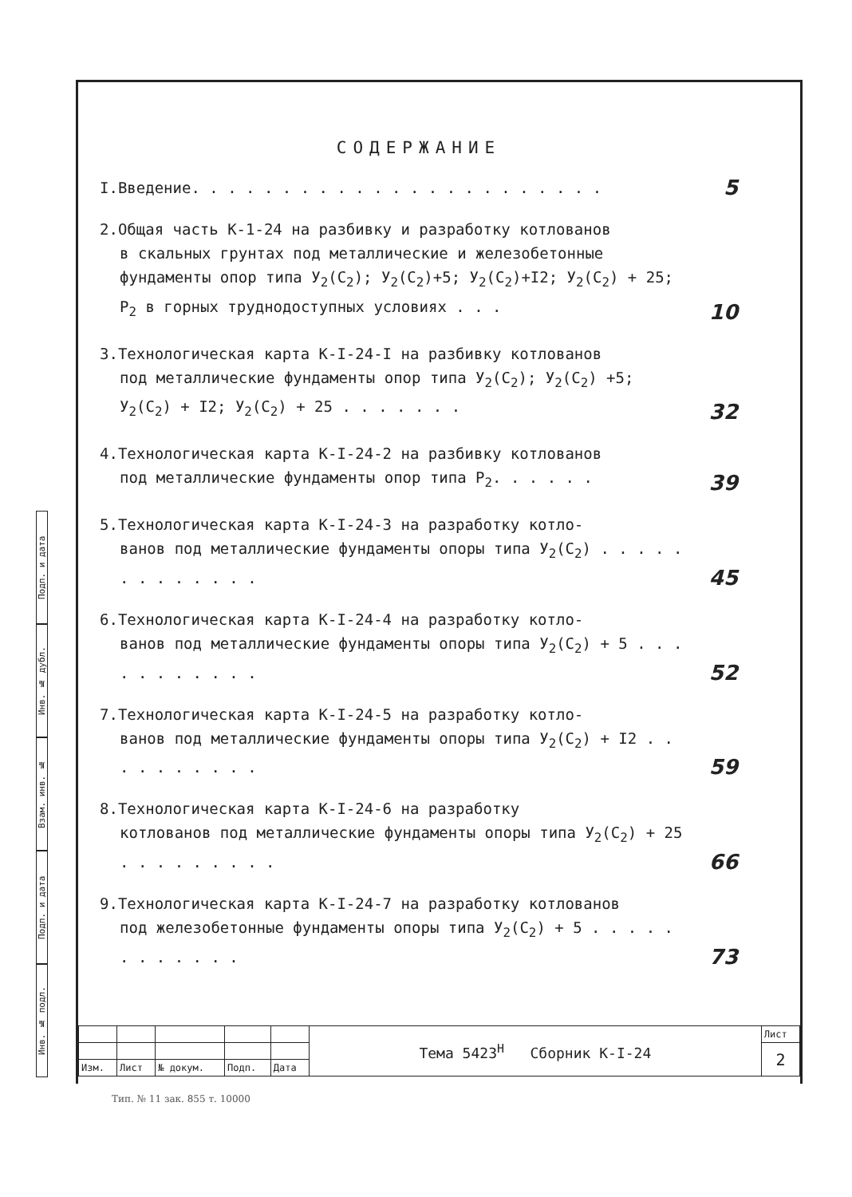Подп. и дата
Инв. № дубл.
Взам. инв. №
Подп. и дата
Инв. № подл.
СОДЕРЖАНИЕ
I.Введение. . . . . . . . . . . . . . . . . . . . . . .
5
2.Общая часть К-1-24 на разбивку и разработку котлованов
в скальных грунтах под металлические и железобетонные фундаменты опор типа У<sub>2</sub>(С<sub>2</sub>); У<sub>2</sub>(С<sub>2</sub>)+5; У<sub>2</sub>(С<sub>2</sub>)+I2; У<sub>2</sub>(С<sub>2</sub>) + 25; Р<sub>2</sub> в горных труднодоступных условиях . . .
10
3.Технологическая карта К-I-24-I на разбивку котлованов
под металлические фундаменты опор типа У<sub>2</sub>(С<sub>2</sub>); У<sub>2</sub>(С<sub>2</sub>) +5; У<sub>2</sub>(С<sub>2</sub>) + I2; У<sub>2</sub>(С<sub>2</sub>) + 25 . . . . . . .
32
4.Технологическая карта К-I-24-2 на разбивку котлованов
под металлические фундаменты опор типа Р<sub>2</sub>. . . . . .
39
5.Технологическая карта К-I-24-3 на разработку котло-
ванов под металлические фундаменты опоры типа У<sub>2</sub>(С<sub>2</sub>) . . . . . . . . . . . . .
45
6.Технологическая карта К-I-24-4 на разработку котло-
ванов под металлические фундаменты опоры типа У<sub>2</sub>(С<sub>2</sub>) + 5 . . . . . . . . . . .
52
7.Технологическая карта К-I-24-5 на разработку котло-
ванов под металлические фундаменты опоры типа У<sub>2</sub>(С<sub>2</sub>) + I2 . . . . . . . . . .
59
8.Технологическая карта К-I-24-6 на разработку
котлованов под металлические фундаменты опоры типа У<sub>2</sub>(С<sub>2</sub>) + 25 . . . . . . . . .
66
9.Технологическая карта К-I-24-7 на разработку котлованов
под железобетонные фундаменты опоры типа У<sub>2</sub>(С<sub>2</sub>) + 5 . . . . . . . . . . . .
73
| | | | | | Тема 5423<sup>Н</sup> Сборник К-I-24 | Лист |
| | | | | | | 2 |
| Изм. | Лист | № докум. | Подп. | Дата | | |
Тип. № 11 зак. 855 т. 10000